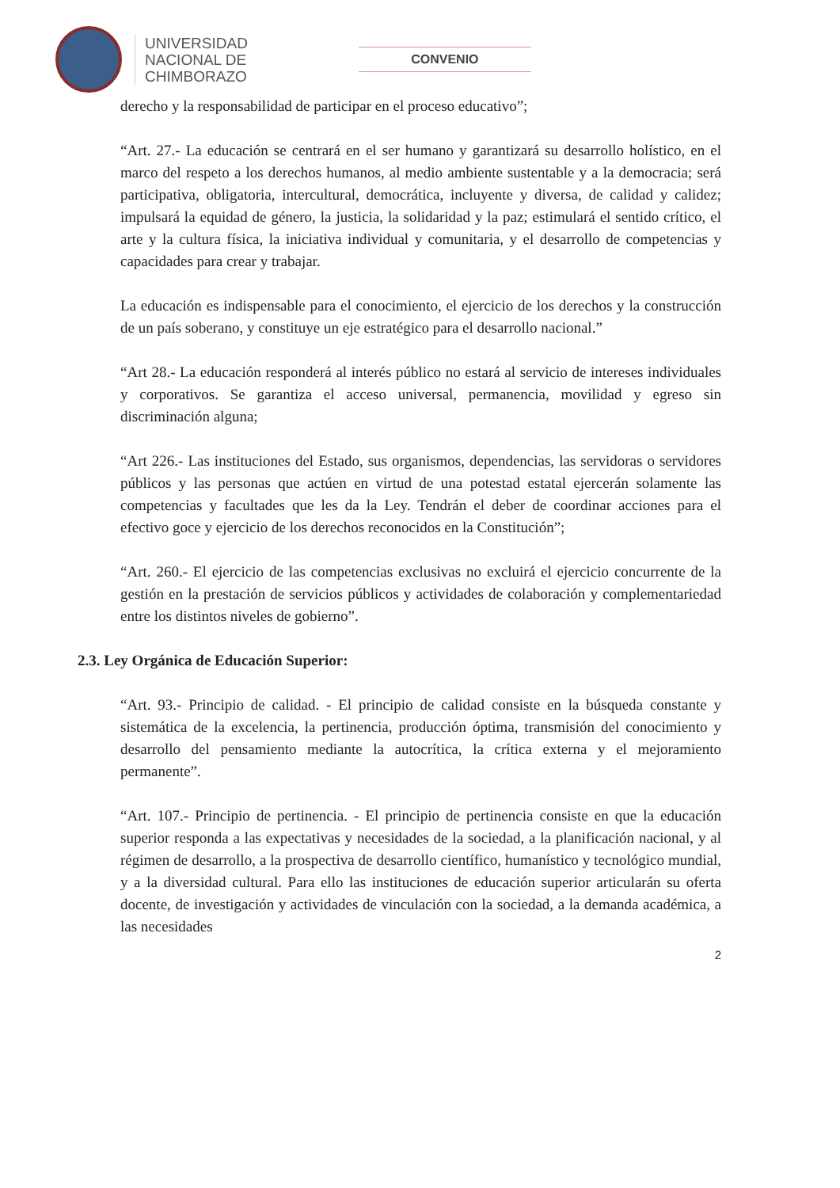UNIVERSIDAD
NACIONAL DE
CHIMBORAZO
CONVENIO
derecho y la responsabilidad de participar en el proceso educativo”;
“Art. 27.- La educación se centrará en el ser humano y garantizará su desarrollo holístico, en el marco del respeto a los derechos humanos, al medio ambiente sustentable y a la democracia; será participativa, obligatoria, intercultural, democrática, incluyente y diversa, de calidad y calidez; impulsará la equidad de género, la justicia, la solidaridad y la paz; estimulará el sentido crítico, el arte y la cultura física, la iniciativa individual y comunitaria, y el desarrollo de competencias y capacidades para crear y trabajar.
La educación es indispensable para el conocimiento, el ejercicio de los derechos y la construcción de un país soberano, y constituye un eje estratégico para el desarrollo nacional.”
“Art 28.- La educación responderá al interés público no estará al servicio de intereses individuales y corporativos. Se garantiza el acceso universal, permanencia, movilidad y egreso sin discriminación alguna;
“Art 226.- Las instituciones del Estado, sus organismos, dependencias, las servidoras o servidores públicos y las personas que actúen en virtud de una potestad estatal ejercerán solamente las competencias y facultades que les da la Ley. Tendrán el deber de coordinar acciones para el efectivo goce y ejercicio de los derechos reconocidos en la Constitución”;
“Art. 260.- El ejercicio de las competencias exclusivas no excluirá el ejercicio concurrente de la gestión en la prestación de servicios públicos y actividades de colaboración y complementariedad entre los distintos niveles de gobierno”.
2.3. Ley Orgánica de Educación Superior:
“Art. 93.- Principio de calidad. - El principio de calidad consiste en la búsqueda constante y sistemática de la excelencia, la pertinencia, producción óptima, transmisión del conocimiento y desarrollo del pensamiento mediante la autocrítica, la crítica externa y el mejoramiento permanente”.
“Art. 107.- Principio de pertinencia. - El principio de pertinencia consiste en que la educación superior responda a las expectativas y necesidades de la sociedad, a la planificación nacional, y al régimen de desarrollo, a la prospectiva de desarrollo científico, humanístico y tecnológico mundial, y a la diversidad cultural. Para ello las instituciones de educación superior articularán su oferta docente, de investigación y actividades de vinculación con la sociedad, a la demanda académica, a las necesidades
2